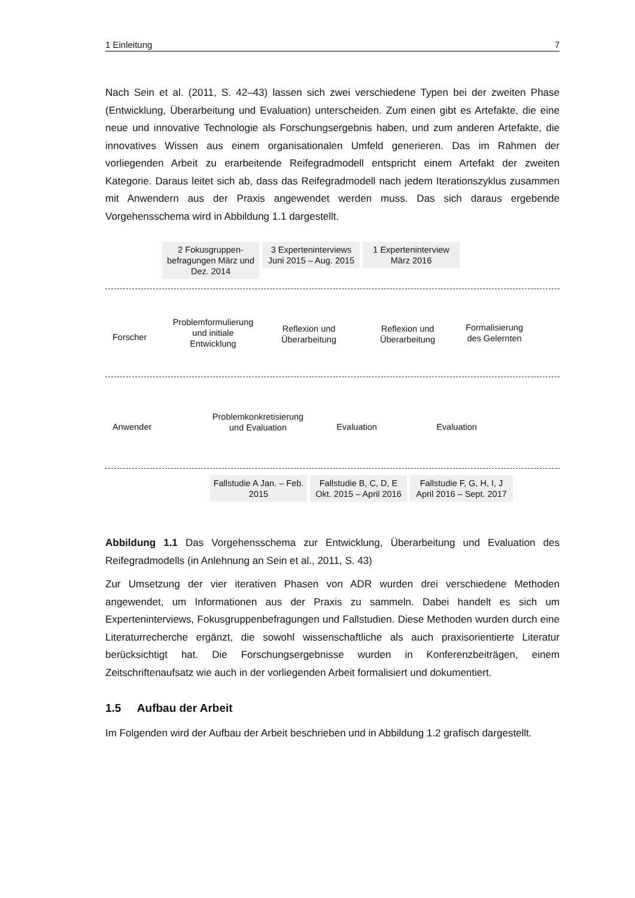1 Einleitung 7
Nach Sein et al. (2011, S. 42–43) lassen sich zwei verschiedene Typen bei der zweiten Phase (Entwicklung, Überarbeitung und Evaluation) unterscheiden. Zum einen gibt es Artefakte, die eine neue und innovative Technologie als Forschungsergebnis haben, und zum anderen Artefakte, die innovatives Wissen aus einem organisationalen Umfeld generieren. Das im Rahmen der vorliegenden Arbeit zu erarbeitende Reifegradmodell entspricht einem Artefakt der zweiten Kategorie. Daraus leitet sich ab, dass das Reifegradmodell nach jedem Iterationszyklus zusammen mit Anwendern aus der Praxis angewendet werden muss. Das sich daraus ergebende Vorgehensschema wird in Abbildung 1.1 dargestellt.
2 Fokusgruppen-befragungen März und Dez. 2014
3 Experteninterviews Juni 2015 – Aug. 2015
1 Experteninterview März 2016
Forscher
Problemformulierung und initiale Entwicklung
Reflexion und Überarbeitung
Reflexion und Überarbeitung
Formalisierung des Gelernten
Anwender
Problemkonkretisierung und Evaluation
Evaluation Evaluation
Fallstudie A Jan. – Feb. 2015
Fallstudie B, C, D, E Okt. 2015 – April 2016
Fallstudie F, G, H, I, J April 2016 – Sept. 2017
Abbildung 1.1 Das Vorgehensschema zur Entwicklung, Überarbeitung und Evaluation des Reifegradmodells (in Anlehnung an Sein et al., 2011, S. 43)
Zur Umsetzung der vier iterativen Phasen von ADR wurden drei verschiedene Methoden angewendet, um Informationen aus der Praxis zu sammeln. Dabei handelt es sich um Experteninterviews, Fokusgruppenbefragungen und Fallstudien. Diese Methoden wurden durch eine Literaturrecherche ergänzt, die sowohl wissenschaftliche als auch praxisorientierte Literatur berücksichtigt hat. Die Forschungsergebnisse wurden in Konferenzbeiträgen, einem Zeitschriftenaufsatz wie auch in der vorliegenden Arbeit formalisiert und dokumentiert.
1.5 Aufbau der Arbeit
Im Folgenden wird der Aufbau der Arbeit beschrieben und in Abbildung 1.2 grafisch dargestellt.